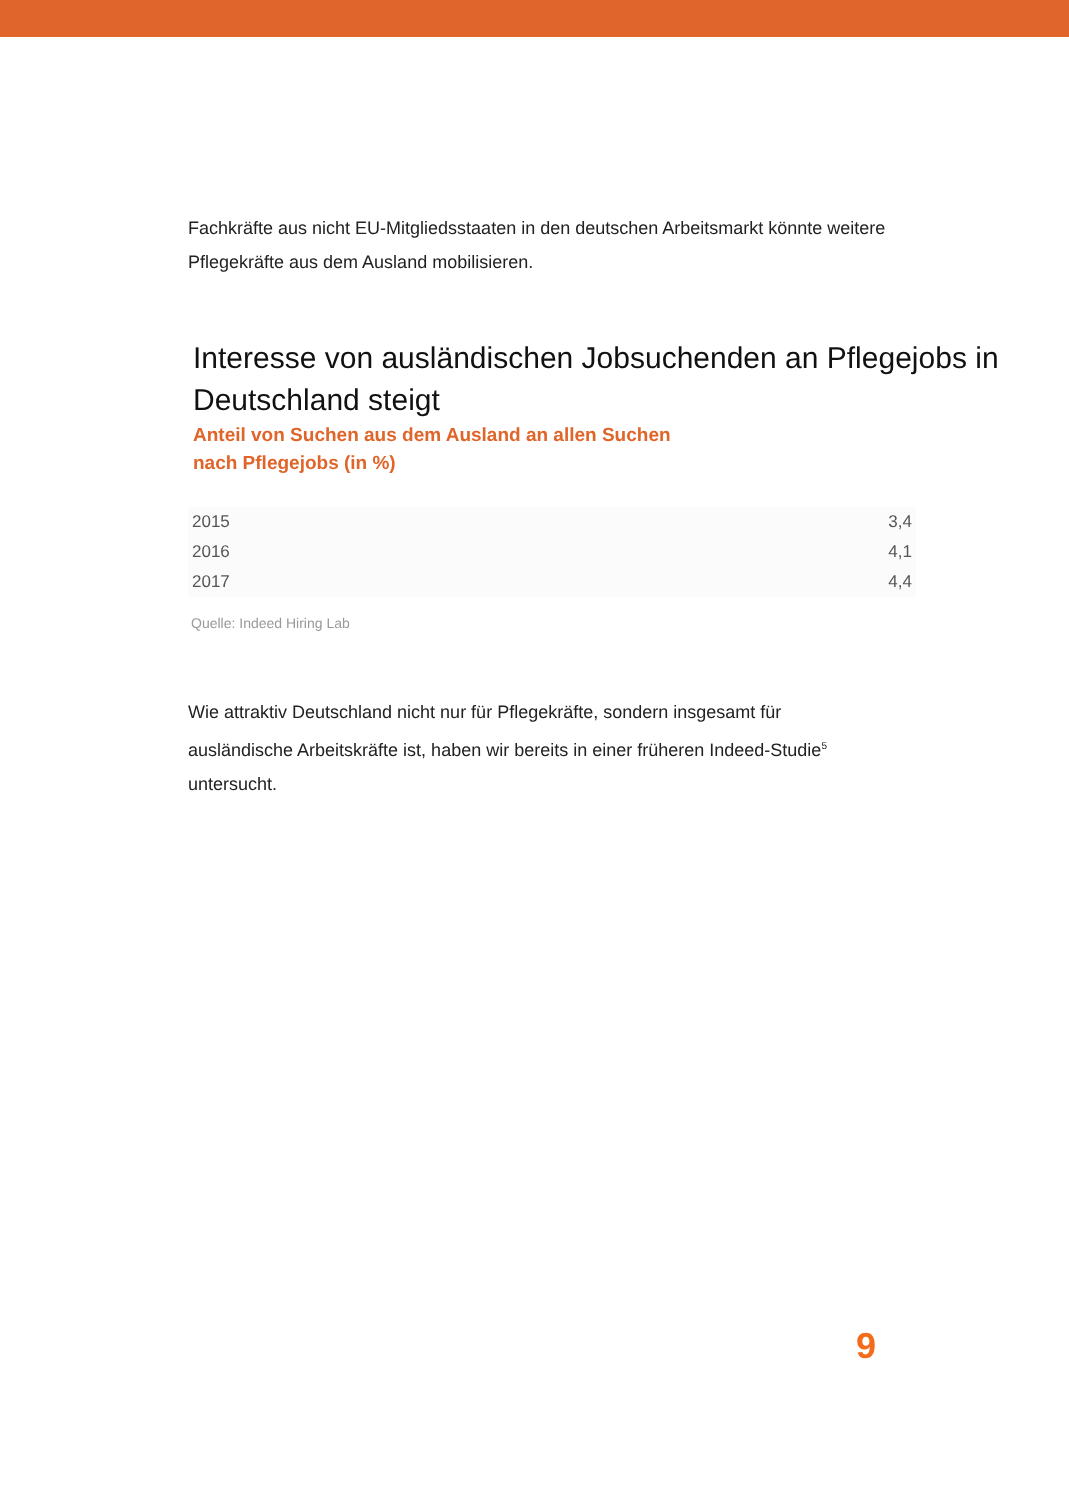Fachkräfte aus nicht EU-Mitgliedsstaaten in den deutschen Arbeitsmarkt könnte weitere Pflegekräfte aus dem Ausland mobilisieren.
Interesse von ausländischen Jobsuchenden an Pflegejobs in Deutschland steigt
Anteil von Suchen aus dem Ausland an allen Suchen
nach Pflegejobs (in %)
| 2015 | 3,4 |
| 2016 | 4,1 |
| 2017 | 4,4 |
Quelle: Indeed Hiring Lab
Wie attraktiv Deutschland nicht nur für Pflegekräfte, sondern insgesamt für ausländische Arbeitskräfte ist, haben wir bereits in einer früheren Indeed-Studie<sup>5</sup> untersucht.
9